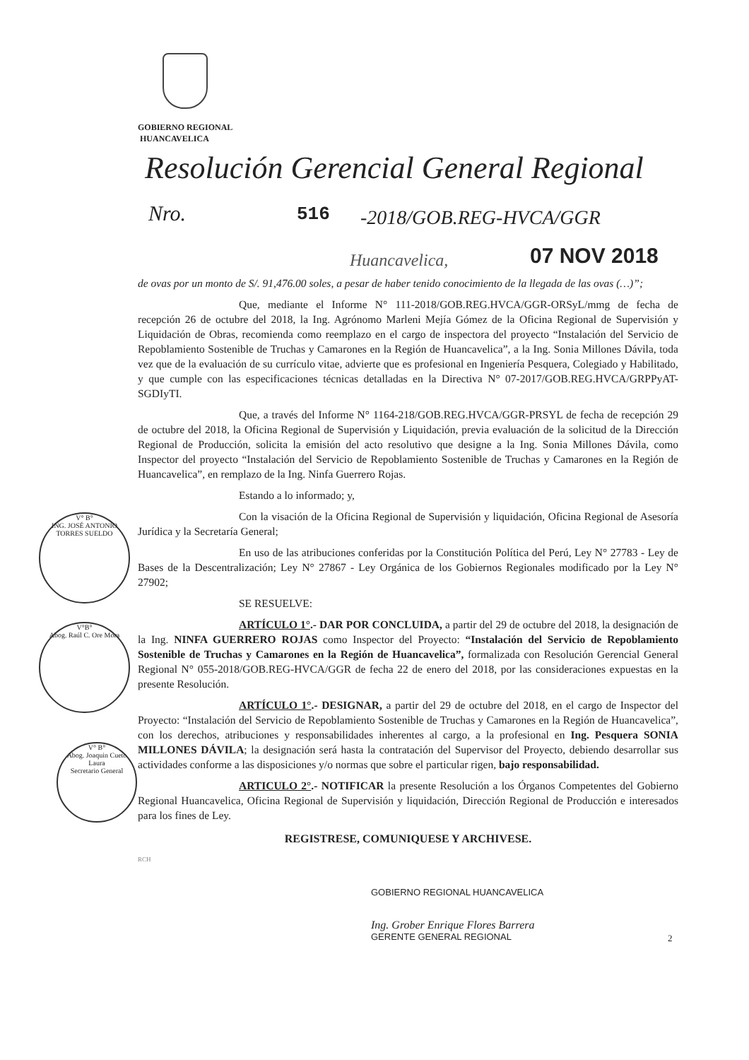GOBIERNO REGIONAL
HUANCAVELICA
Resolución Gerencial General Regional
Nro. 516 -2018/GOB.REG-HVCA/GGR
Huancavelica, 07 NOV 2018
de ovas por un monto de S/. 91,476.00 soles, a pesar de haber tenido conocimiento de la llegada de las ovas (…)”;
Que, mediante el Informe N° 111-2018/GOB.REG.HVCA/GGR-ORSyL/mmg de fecha de recepción 26 de octubre del 2018, la Ing. Agrónomo Marleni Mejía Gómez de la Oficina Regional de Supervisión y Liquidación de Obras, recomienda como reemplazo en el cargo de inspectora del proyecto “Instalación del Servicio de Repoblamiento Sostenible de Truchas y Camarones en la Región de Huancavelica”, a la Ing. Sonia Millones Dávila, toda vez que de la evaluación de su currículo vitae, advierte que es profesional en Ingeniería Pesquera, Colegiado y Habilitado, y que cumple con las especificaciones técnicas detalladas en la Directiva N° 07-2017/GOB.REG.HVCA/GRPPyAT-SGDIyTI.
Que, a través del Informe N° 1164-218/GOB.REG.HVCA/GGR-PRSYL de fecha de recepción 29 de octubre del 2018, la Oficina Regional de Supervisión y Liquidación, previa evaluación de la solicitud de la Dirección Regional de Producción, solicita la emisión del acto resolutivo que designe a la Ing. Sonia Millones Dávila, como Inspector del proyecto “Instalación del Servicio de Repoblamiento Sostenible de Truchas y Camarones en la Región de Huancavelica”, en remplazo de la Ing. Ninfa Guerrero Rojas.
Estando a lo informado; y,
Con la visación de la Oficina Regional de Supervisión y liquidación, Oficina Regional de Asesoría Jurídica y la Secretaría General;
En uso de las atribuciones conferidas por la Constitución Política del Perú, Ley N° 27783 - Ley de Bases de la Descentralización; Ley N° 27867 - Ley Orgánica de los Gobiernos Regionales modificado por la Ley N° 27902;
SE RESUELVE:
ARTÍCULO 1°.- DAR POR CONCLUIDA, a partir del 29 de octubre del 2018, la designación de la Ing. NINFA GUERRERO ROJAS como Inspector del Proyecto: “Instalación del Servicio de Repoblamiento Sostenible de Truchas y Camarones en la Región de Huancavelica”, formalizada con Resolución Gerencial General Regional N° 055-2018/GOB.REG-HVCA/GGR de fecha 22 de enero del 2018, por las consideraciones expuestas en la presente Resolución.
ARTÍCULO 1°.- DESIGNAR, a partir del 29 de octubre del 2018, en el cargo de Inspector del Proyecto: “Instalación del Servicio de Repoblamiento Sostenible de Truchas y Camarones en la Región de Huancavelica”, con los derechos, atribuciones y responsabilidades inherentes al cargo, a la profesional en Ing. Pesquera SONIA MILLONES DÁVILA; la designación será hasta la contratación del Supervisor del Proyecto, debiendo desarrollar sus actividades conforme a las disposiciones y/o normas que sobre el particular rigen, bajo responsabilidad.
ARTICULO 2°.- NOTIFICAR la presente Resolución a los Órganos Competentes del Gobierno Regional Huancavelica, Oficina Regional de Supervisión y liquidación, Dirección Regional de Producción e interesados para los fines de Ley.
REGISTRESE, COMUNIQUESE Y ARCHIVESE.
RCH
V° B°
ING. JOSÉ ANTONIO TORRES SUELDO
V°B°
Abog. Raúl C. Ore Mora
V° B°
Abog. Joaquin Cueto Laura
Secretario General
GOBIERNO REGIONAL HUANCAVELICA
Ing. Grober Enrique Flores Barrera
GERENTE GENERAL REGIONAL
2